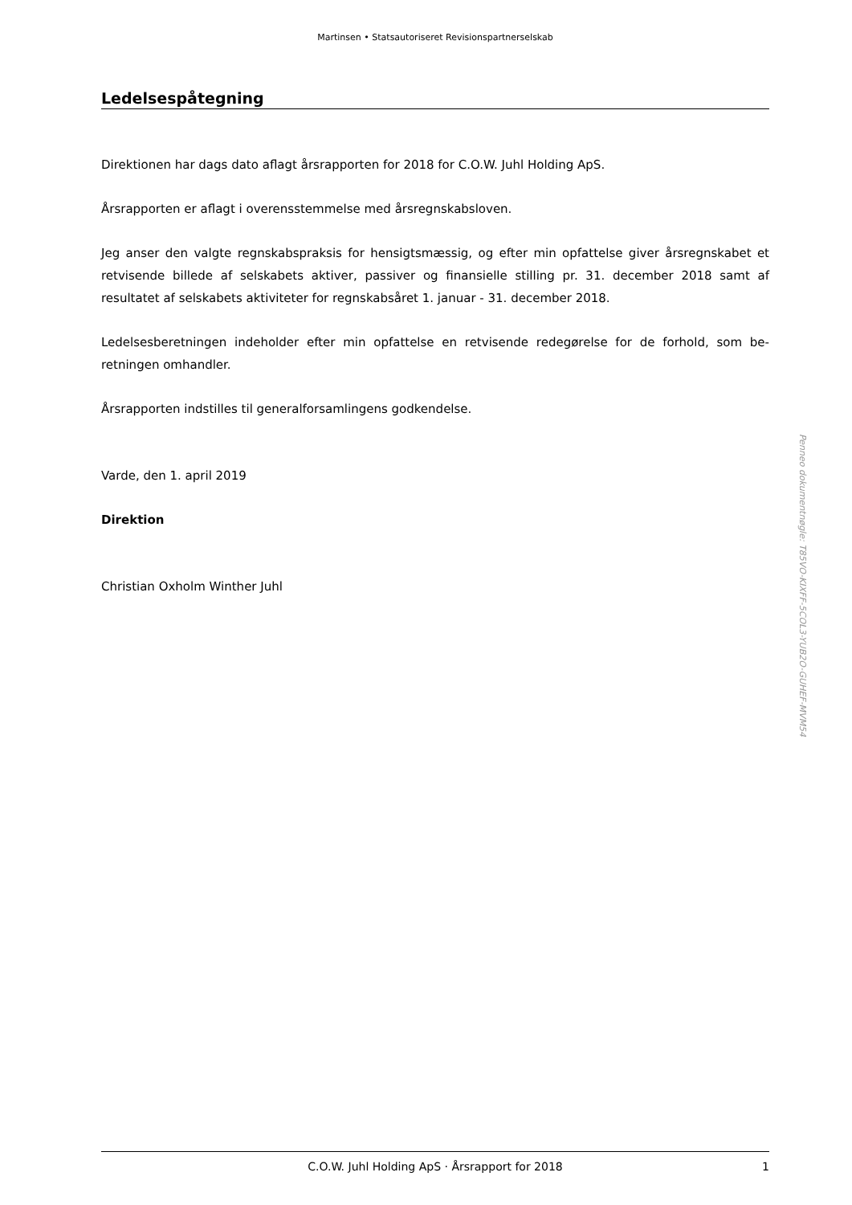Martinsen • Statsautoriseret Revisionspartnerselskab
Ledelsespåtegning
Direktionen har dags dato aflagt årsrapporten for 2018 for C.O.W. Juhl Holding ApS.
Årsrapporten er aflagt i overensstemmelse med årsregnskabsloven.
Jeg anser den valgte regnskabspraksis for hensigtsmæssig, og efter min opfattelse giver årsregnska­bet et retvisende billede af selskabets aktiver, passiver og finansielle stilling pr. 31. december 2018 samt af resultatet af selskabets aktiviteter for regnskabsåret 1. januar - 31. december 2018.
Ledelsesberetningen indeholder efter min opfattelse en retvisende redegørelse for de forhold, som be­retningen omhandler.
Årsrapporten indstilles til generalforsamlingens godkendelse.
Varde, den 1. april 2019
Direktion
Christian Oxholm Winther Juhl
C.O.W. Juhl Holding ApS · Årsrapport for 2018 1
Penneo dokumentnøgle: T85VO-KIXFF-5COL3-YUB2O-GUHEF-MVM54